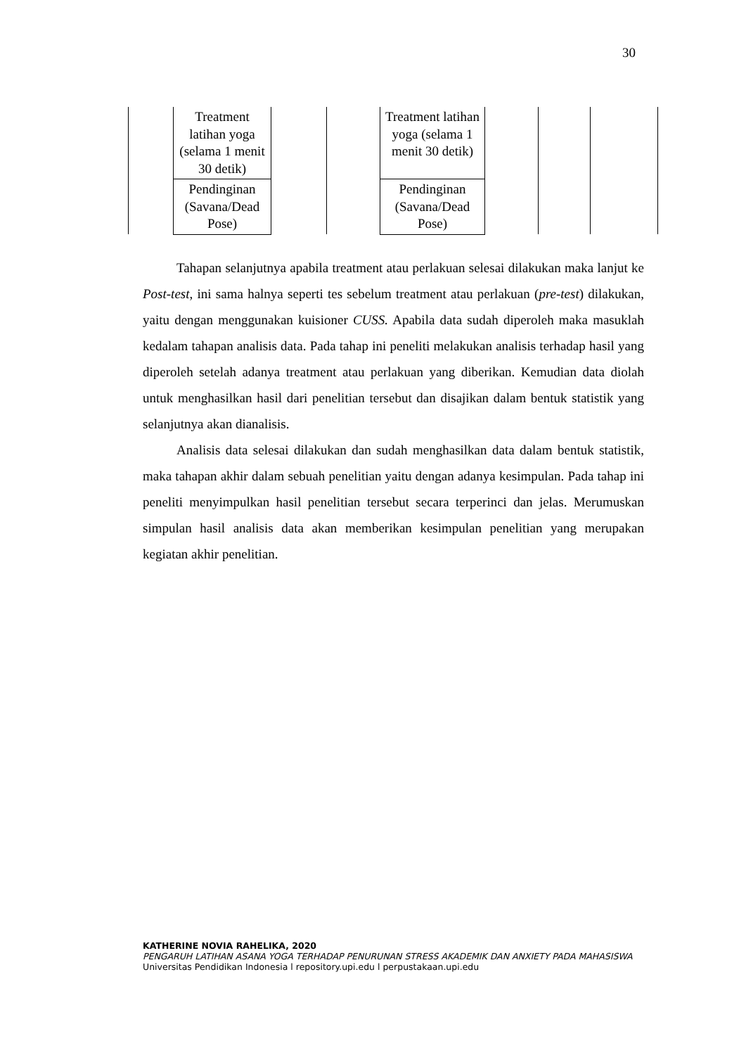30
| | Treatment latihan yoga (selama 1 menit 30 detik) | | | Treatment latihan yoga (selama 1 menit 30 detik) | | | |
| | Pendinginan (Savana/Dead Pose) | | | Pendinginan (Savana/Dead Pose) | | | |
Tahapan selanjutnya apabila treatment atau perlakuan selesai dilakukan maka lanjut ke Post-test, ini sama halnya seperti tes sebelum treatment atau perlakuan (pre-test) dilakukan, yaitu dengan menggunakan kuisioner CUSS. Apabila data sudah diperoleh maka masuklah kedalam tahapan analisis data. Pada tahap ini peneliti melakukan analisis terhadap hasil yang diperoleh setelah adanya treatment atau perlakuan yang diberikan. Kemudian data diolah untuk menghasilkan hasil dari penelitian tersebut dan disajikan dalam bentuk statistik yang selanjutnya akan dianalisis.
Analisis data selesai dilakukan dan sudah menghasilkan data dalam bentuk statistik, maka tahapan akhir dalam sebuah penelitian yaitu dengan adanya kesimpulan. Pada tahap ini peneliti menyimpulkan hasil penelitian tersebut secara terperinci dan jelas. Merumuskan simpulan hasil analisis data akan memberikan kesimpulan penelitian yang merupakan kegiatan akhir penelitian.
KATHERINE NOVIA RAHELIKA, 2020
PENGARUH LATIHAN ASANA YOGA TERHADAP PENURUNAN STRESS AKADEMIK DAN ANXIETY PADA MAHASISWA
Universitas Pendidikan Indonesia l repository.upi.edu l perpustakaan.upi.edu